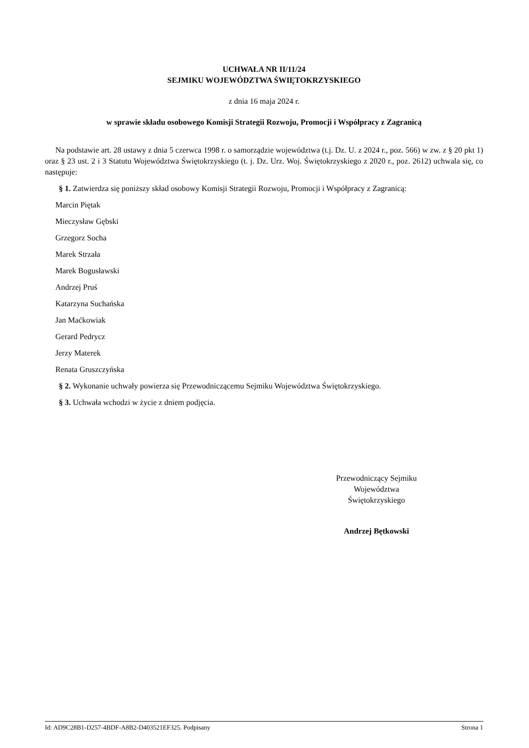UCHWAŁA NR II/11/24
SEJMIKU WOJEWÓDZTWA ŚWIĘTOKRZYSKIEGO
z dnia 16 maja 2024 r.
w sprawie składu osobowego Komisji Strategii Rozwoju, Promocji i Współpracy z Zagranicą
Na podstawie art. 28 ustawy z dnia 5 czerwca 1998 r. o samorządzie województwa (t.j. Dz. U. z 2024 r., poz. 566) w zw. z § 20 pkt 1) oraz § 23 ust. 2 i 3 Statutu Województwa Świętokrzyskiego (t. j. Dz. Urz. Woj. Świętokrzyskiego z 2020 r., poz. 2612) uchwala się, co następuje:
§ 1. Zatwierdza się poniższy skład osobowy Komisji Strategii Rozwoju, Promocji i Współpracy z Zagranicą:
Marcin Piętak
Mieczysław Gębski
Grzegorz Socha
Marek Strzała
Marek Bogusławski
Andrzej Pruś
Katarzyna Suchańska
Jan Maćkowiak
Gerard Pedrycz
Jerzy Materek
Renata Gruszczyńska
§ 2. Wykonanie uchwały powierza się Przewodniczącemu Sejmiku Województwa Świętokrzyskiego.
§ 3. Uchwała wchodzi w życie z dniem podjęcia.
Przewodniczący Sejmiku
Województwa
Świętokrzyskiego
Andrzej Bętkowski
Id: AD9C28B1-D257-4BDF-A8B2-D403521EF325. Podpisany Strona 1